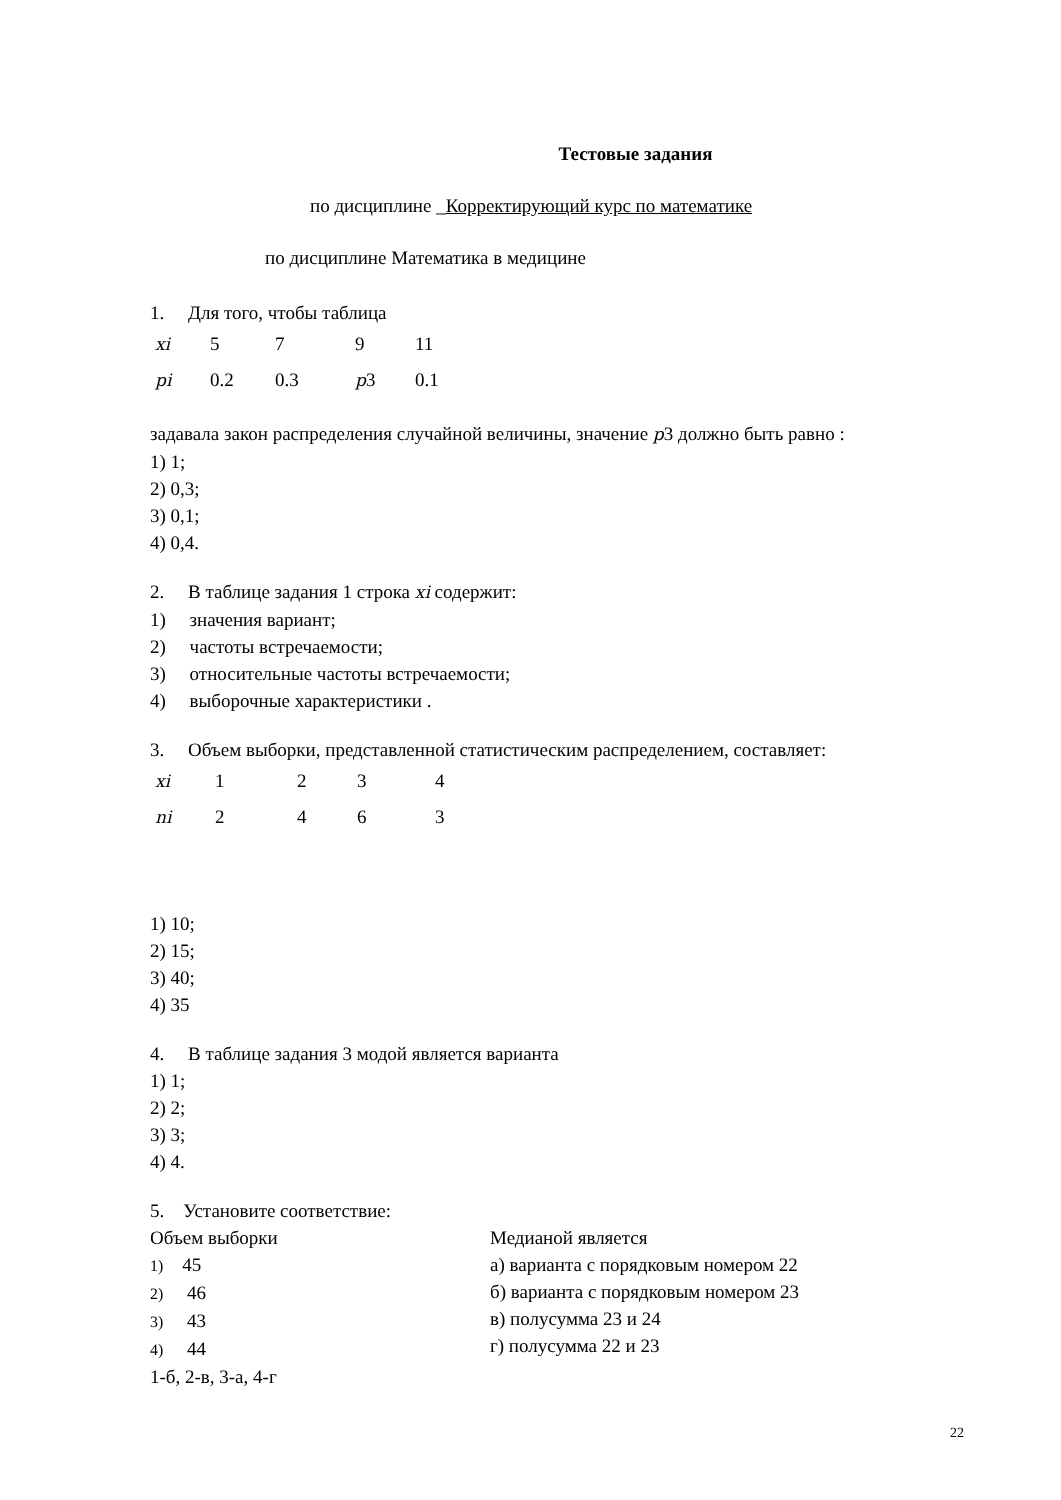Тестовые задания
по дисциплине _Корректирующий курс по математике
по дисциплине Математика в медицине
1. Для того, чтобы таблица
| xi | 5 | 7 | 9 | 11 |
| pi | 0.2 | 0.3 | p 3 | 0.1 |
задавала закон распределения случайной величины, значение p3 должно быть равно :
1) 1;
2) 0,3;
3) 0,1;
4) 0,4.
2. В таблице задания 1 строка xi содержит:
1) значения вариант;
2) частоты встречаемости;
3) относительные частоты встречаемости;
4) выборочные характеристики .
3. Объем выборки, представленной статистическим распределением, составляет:
| xi | 1 | 2 | 3 | 4 |
| ni | 2 | 4 | 6 | 3 |
1) 10;
2) 15;
3) 40;
4) 35
4. В таблице задания 3 модой является варианта
1) 1;
2) 2;
3) 3;
4) 4.
5. Установите соответствие:
Объем выборки
1) 45
2) 46
3) 43
4) 44
Медианой является
а) варианта с порядковым номером 22
б) варианта с порядковым номером 23
в) полусумма 23 и 24
г) полусумма 22 и 23
1-б, 2-в, 3-а, 4-г
22